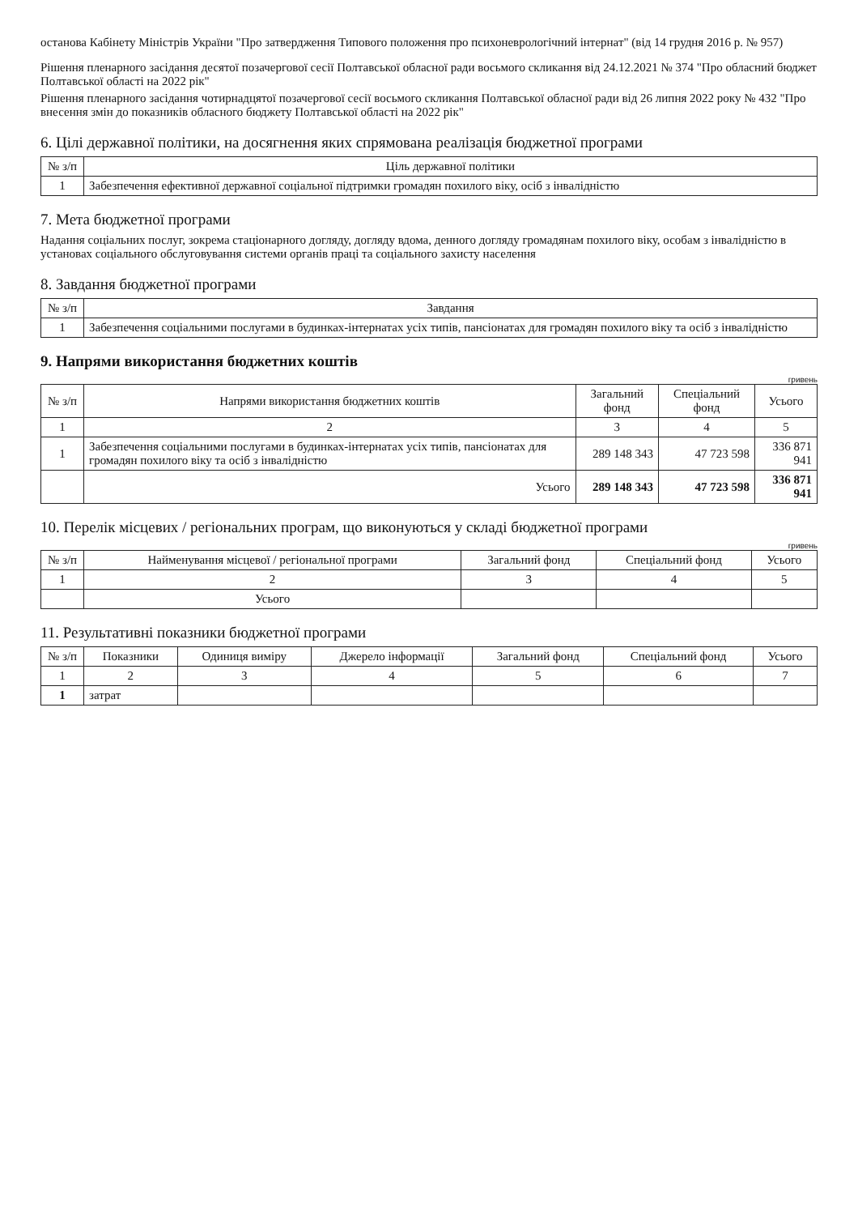останова Кабінету Міністрів України "Про затвердження Типового положення про психоневрологічний інтернат" (від 14 грудня 2016 р. № 957)
Рішення пленарного засідання десятої позачергової сесії Полтавської обласної ради восьмого скликання від 24.12.2021 № 374 "Про обласний бюджет Полтавської області на 2022 рік"
Рішення пленарного засідання чотирнадцятої позачергової сесії восьмого скликання Полтавської обласної ради від 26 липня 2022 року № 432 "Про внесення змін до показників обласного бюджету Полтавської області на 2022 рік"
6. Цілі державної політики, на досягнення яких спрямована реалізація бюджетної програми
| № з/п | Ціль державної політики |
| --- | --- |
| 1 | Забезпечення ефективної державної соціальної підтримки громадян похилого віку, осіб з інвалідністю |
7. Мета бюджетної програми
Надання соціальних послуг, зокрема стаціонарного догляду, догляду вдома, денного догляду громадянам похилого віку, особам з інвалідністю в установах соціального обслуговування системи органів праці та соціального захисту населення
8. Завдання бюджетної програми
| № з/п | Завдання |
| --- | --- |
| 1 | Забезпечення соціальними послугами в будинках-інтернатах усіх типів, пансіонатах для громадян похилого віку та осіб з інвалідністю |
9. Напрями використання бюджетних коштів
гривень
| № з/п | Напрями використання бюджетних коштів | Загальний фонд | Спеціальний фонд | Усього |
| --- | --- | --- | --- | --- |
| 1 | 2 | 3 | 4 | 5 |
| 1 | Забезпечення соціальними послугами в будинках-інтернатах усіх типів, пансіонатах для громадян похилого віку та осіб з інвалідністю | 289 148 343 | 47 723 598 | 336 871 941 |
| | Усього | 289 148 343 | 47 723 598 | 336 871 941 |
10. Перелік місцевих / регіональних програм, що виконуються у складі бюджетної програми
гривень
| № з/п | Найменування місцевої / регіональної програми | Загальний фонд | Спеціальний фонд | Усього |
| --- | --- | --- | --- | --- |
| 1 | 2 | 3 | 4 | 5 |
| | Усього | | | |
11. Результативні показники бюджетної програми
| № з/п | Показники | Одиниця виміру | Джерело інформації | Загальний фонд | Спеціальний фонд | Усього |
| --- | --- | --- | --- | --- | --- | --- |
| 1 | 2 | 3 | 4 | 5 | 6 | 7 |
| 1 | затрат | | | | | |